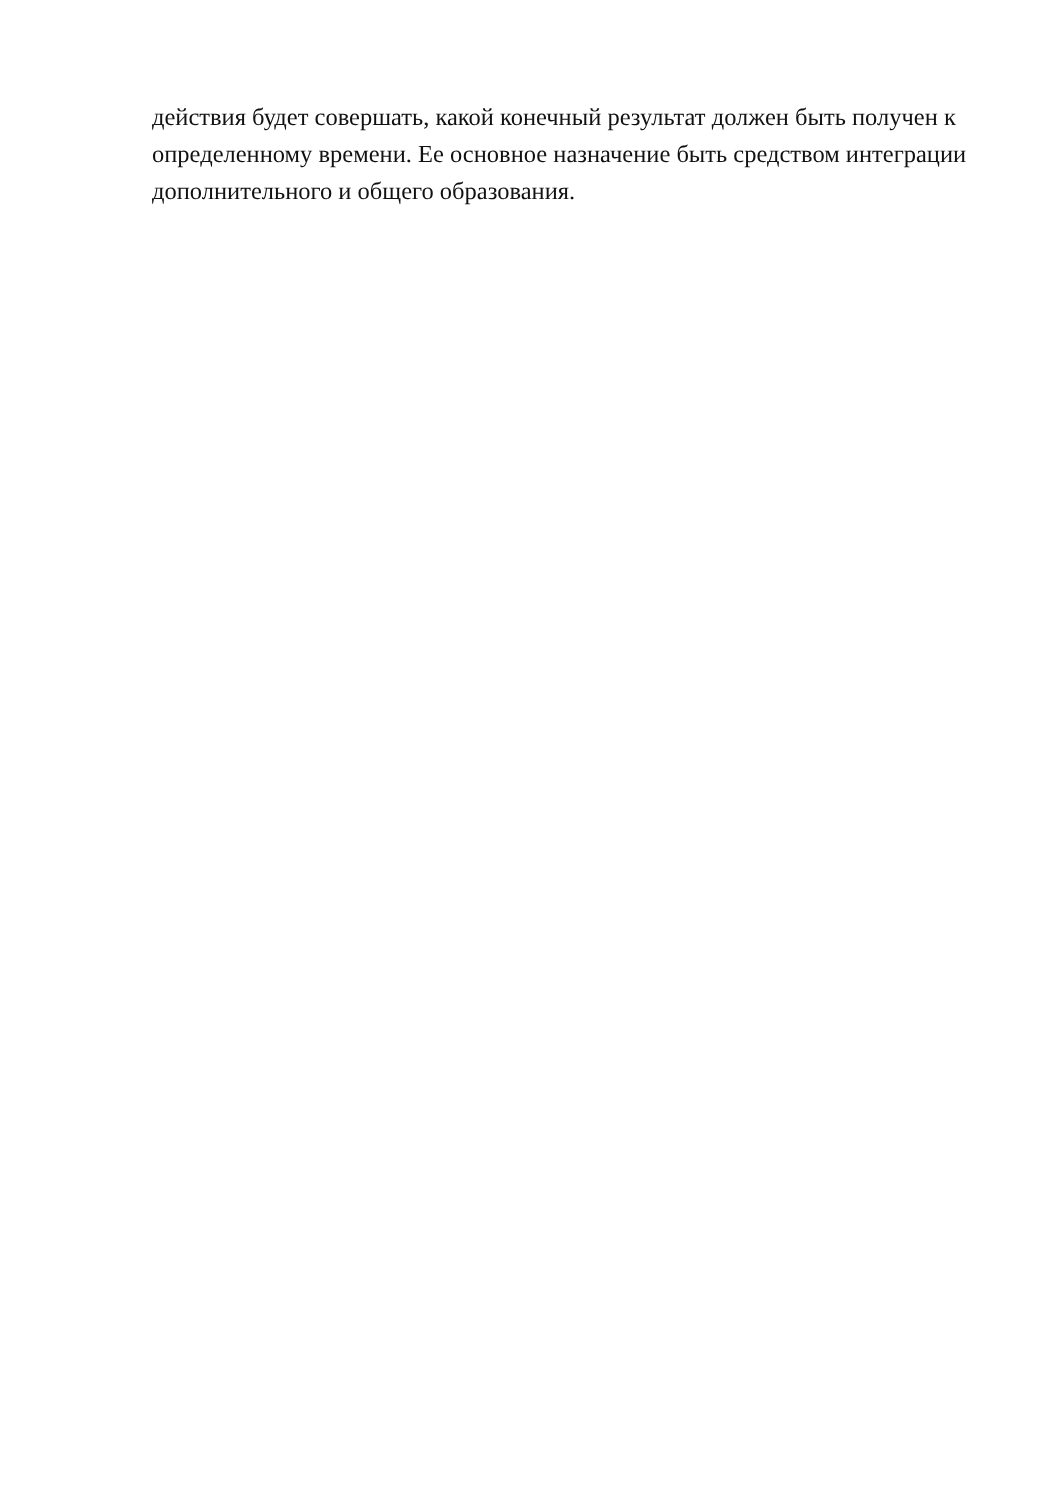действия будет совершать, какой конечный результат должен быть получен к
определенному времени. Ее основное назначение быть средством интеграции
дополнительного и общего образования.